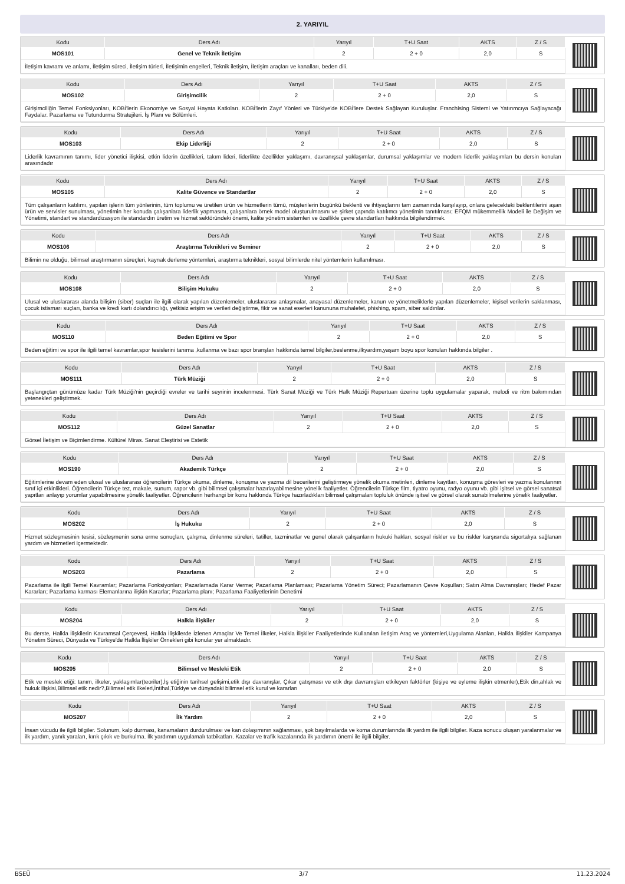2. YARIYIL
| Kodu | Ders Adı | Yarıyıl | T+U Saat | AKTS | Z / S |
| --- | --- | --- | --- | --- | --- |
| MOS101 | Genel ve Teknik İletişim | 2 | 2 + 0 | 2,0 | S |
| İletişim kavramı ve anlamı, İletişim süreci, İletişim türleri, İletişimin engelleri, Teknik iletişim, İletişim araçları ve kanalları, beden dili. | | | | | |
| Kodu | Ders Adı | Yarıyıl | T+U Saat | AKTS | Z / S |
| --- | --- | --- | --- | --- | --- |
| MOS102 | Girişimcilik | 2 | 2 + 0 | 2,0 | S |
| Girişimciliğin Temel Fonksiyonları, KOBİ'lerin Ekonomiye ve Sosyal Hayata Katkıları. KOBİ'lerin Zayıf Yönleri ve Türkiye'de KOBİ'lere Destek Sağlayan Kuruluşlar. Franchising Sistemi ve Yatırımcıya Sağlayacağı Faydalar. Pazarlama ve Tutundurma Stratejileri. İş Planı ve Bölümleri. | | | | | |
| Kodu | Ders Adı | Yarıyıl | T+U Saat | AKTS | Z / S |
| --- | --- | --- | --- | --- | --- |
| MOS103 | Ekip Liderliği | 2 | 2 + 0 | 2,0 | S |
| Liderlik kavramının tanımı, lider yönetici ilişkisi, etkin liderin özellikleri, takım lideri, liderlikte özellikler yaklaşımı, davranışsal yaklaşımlar, durumsal yaklaşımlar ve modern liderlik yaklaşımları bu dersin konuları arasındadır | | | | | |
| Kodu | Ders Adı | Yarıyıl | T+U Saat | AKTS | Z / S |
| --- | --- | --- | --- | --- | --- |
| MOS105 | Kalite Güvence ve Standartlar | 2 | 2 + 0 | 2,0 | S |
| Tüm çalışanların katılımı, yapılan işlerin tüm yönlerinin, tüm toplumu ve üretilen ürün ve hizmetlerin tümü, müşterilerin bugünkü beklenti ve ihtiyaçlarını tam zamanında karşılayıp, onlara gelecekteki beklentilerini aşan ürün ve servisler sunulması, yönetimin her konuda çalışanlara liderlik yapmasını, çalışanlara örnek model oluşturulmasını ve şirket çapında katılımcı yönetimin tanıtılması; EFQM mükemmellik Modeli ile Değişim ve Yönetimi, standart ve standardizasyon ile standardın üretim ve hizmet sektöründeki önemi, kalite yönetim sistemleri ve özellikle çevre standartları hakkında bilgilendirmek. | | | | | |
| Kodu | Ders Adı | Yarıyıl | T+U Saat | AKTS | Z / S |
| --- | --- | --- | --- | --- | --- |
| MOS106 | Araştırma Teknikleri ve Seminer | 2 | 2 + 0 | 2,0 | S |
| Bilimin ne olduğu, bilimsel araştırmanın süreçleri, kaynak derleme yöntemleri, araştırma teknikleri, sosyal bilimlerde nitel yöntemlerin kullanılması. | | | | | |
| Kodu | Ders Adı | Yarıyıl | T+U Saat | AKTS | Z / S |
| --- | --- | --- | --- | --- | --- |
| MOS108 | Bilişim Hukuku | 2 | 2 + 0 | 2,0 | S |
| Ulusal ve uluslararası alanda bilişim (siber) suçları ile ilgili olarak yapılan düzenlemeler, uluslararası anlaşmalar, anayasal düzenlemeler, kanun ve yönetmeliklerle yapılan düzenlemeler, kişisel verilerin saklanması, çocuk istismarı suçları, banka ve kredi kartı dolandırıcılığı, yetkisiz erişim ve verileri değiştirme, fikir ve sanat eserleri kanununa muhalefet, phishing, spam, siber saldırılar. | | | | | |
| Kodu | Ders Adı | Yarıyıl | T+U Saat | AKTS | Z / S |
| --- | --- | --- | --- | --- | --- |
| MOS110 | Beden Eğitimi ve Spor | 2 | 2 + 0 | 2,0 | S |
| Beden eğitimi ve spor ile ilgili temel kavramlar,spor tesislerini tanıma ,kullanma ve bazı spor branşları hakkında temel bilgiler,beslenme,ilkyardım,yaşam boyu spor konuları hakkında bilgiler . | | | | | |
| Kodu | Ders Adı | Yarıyıl | T+U Saat | AKTS | Z / S |
| --- | --- | --- | --- | --- | --- |
| MOS111 | Türk Müziği | 2 | 2 + 0 | 2,0 | S |
| Başlangıçtan günümüze kadar Türk Müziği'nin geçirdiği evreler ve tarihi seyrinin incelenmesi. Türk Sanat Müziği ve Türk Halk Müziği Repertuarı üzerine toplu uygulamalar yaparak, melodi ve ritm bakımından yetenekleri geliştirmek. | | | | | |
| Kodu | Ders Adı | Yarıyıl | T+U Saat | AKTS | Z / S |
| --- | --- | --- | --- | --- | --- |
| MOS112 | Güzel Sanatlar | 2 | 2 + 0 | 2,0 | S |
| Görsel İletişim ve Biçimlendirme. Kültürel Miras. Sanat Eleştirisi ve Estetik | | | | | |
| Kodu | Ders Adı | Yarıyıl | T+U Saat | AKTS | Z / S |
| --- | --- | --- | --- | --- | --- |
| MOS190 | Akademik Türkçe | 2 | 2 + 0 | 2,0 | S |
| Eğitimlerine devam eden ulusal ve uluslararası öğrencilerin Türkçe okuma, dinleme, konuşma ve yazma dil becerilerini geliştirmeye yönelik okuma metinleri, dinleme kayıtları, konuşma görevleri ve yazma konularının sınıf içi etkinlikleri. Öğrencilerin Türkçe tez, makale, sunum, rapor vb. gibi bilimsel çalışmalar hazırlayabilmesine yönelik faaliyetler. Öğrencilerin Türkçe film, tiyatro oyunu, radyo oyunu vb. gibi işitsel ve görsel sanatsal yapıtları anlayıp yorumlar yapabilmesine yönelik faaliyetler. Öğrencilerin herhangi bir konu hakkında Türkçe hazırladıkları bilimsel çalışmaları topluluk önünde işitsel ve görsel olarak sunabilmelerine yönelik faaliyetler. | | | | | |
| Kodu | Ders Adı | Yarıyıl | T+U Saat | AKTS | Z / S |
| --- | --- | --- | --- | --- | --- |
| MOS202 | İş Hukuku | 2 | 2 + 0 | 2,0 | S |
| Hizmet sözleşmesinin tesisi, sözleşmenin sona erme sonuçları, çalışma, dinlenme süreleri, tatiller, tazminatlar ve genel olarak çalışanların hukuki hakları, sosyal riskler ve bu riskler karşısında sigortalıya sağlanan yardım ve hizmetleri içermektedir. | | | | | |
| Kodu | Ders Adı | Yarıyıl | T+U Saat | AKTS | Z / S |
| --- | --- | --- | --- | --- | --- |
| MOS203 | Pazarlama | 2 | 2 + 0 | 2,0 | S |
| Pazarlama ile ilgili Temel Kavramlar; Pazarlama Fonksiyonları; Pazarlamada Karar Verme; Pazarlama Planlaması; Pazarlama Yönetim Süreci; Pazarlamanın Çevre Koşulları; Satın Alma Davranışları; Hedef Pazar Kararları; Pazarlama karması Elemanlarına ilişkin Kararlar; Pazarlama planı; Pazarlama Faaliyetlerinin Denetimi | | | | | |
| Kodu | Ders Adı | Yarıyıl | T+U Saat | AKTS | Z / S |
| --- | --- | --- | --- | --- | --- |
| MOS204 | Halkla İlişkiler | 2 | 2 + 0 | 2,0 | S |
| Bu derste, Halkla İlişkilerin Kavramsal Çerçevesi, Halkla İlişkilerde İzlenen Amaçlar Ve Temel İlkeler, Halkla İlişkiler Faaliyetlerinde Kullanılan İletişim Araç ve yöntemleri,Uygulama Alanları, Halkla İlişkiler Kampanya Yönetim Süreci, Dünyada ve Türkiye'de Halkla İlişkiler Örnekleri gibi konular yer almaktadır. | | | | | |
| Kodu | Ders Adı | Yarıyıl | T+U Saat | AKTS | Z / S |
| --- | --- | --- | --- | --- | --- |
| MOS205 | Bilimsel ve Mesleki Etik | 2 | 2 + 0 | 2,0 | S |
| Etik ve meslek etiği: tanım, ilkeler, yaklaşımlar(teoriler),İş etiğinin tarihsel gelişimi,etik dışı davranışlar, Çıkar çatışması ve etik dışı davranışları etkileyen faktörler (kişiye ve eyleme ilişkin etmenler),Etik din,ahlak ve hukuk ilişkisi,Bilimsel etik nedir?,Bilimsel etik ilkeleri,İntihal,Türkiye ve dünyadaki bilimsel etik kurul ve kararları | | | | | |
| Kodu | Ders Adı | Yarıyıl | T+U Saat | AKTS | Z / S |
| --- | --- | --- | --- | --- | --- |
| MOS207 | İlk Yardım | 2 | 2 + 0 | 2,0 | S |
| İnsan vücudu ile ilgili bilgiler. Solunum, kalp durması, kanamaların durdurulması ve kan dolaşımının sağlanması, şok bayılmalarda ve koma durumlarında ilk yardım ile ilgili bilgiler. Kaza sonucu oluşan yaralanmalar ve ilk yardım, yanık yaraları, kırık çıkık ve burkulma. İlk yardımın uygulamalı tatbikatları. Kazalar ve trafik kazalarında ilk yardımın önemi ile ilgili bilgiler. | | | | | |
BSEÜ 3/7 11.23.2024